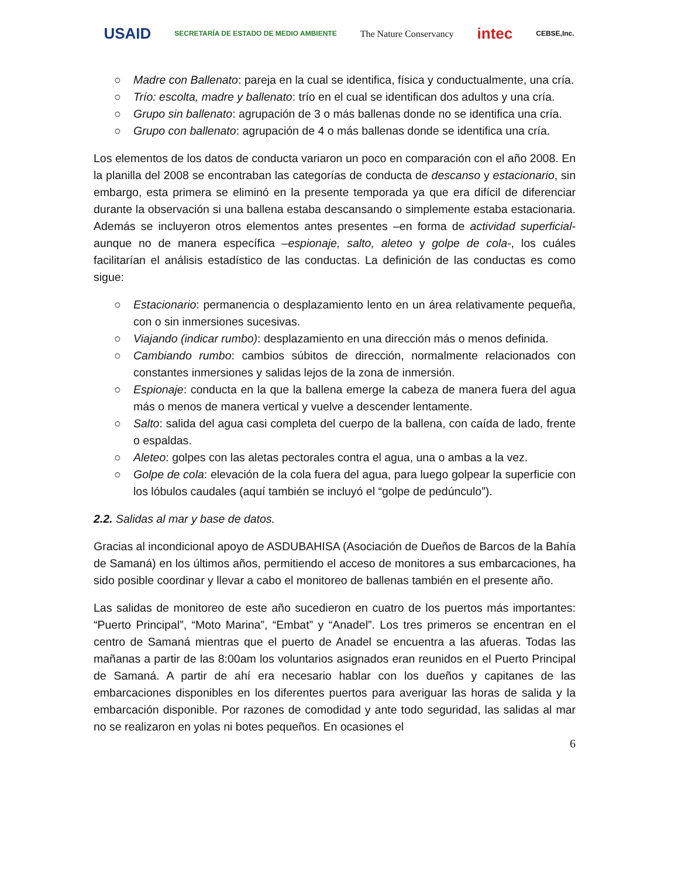USAID
SECRETARÍA DE ESTADO DE MEDIO AMBIENTE
The Nature Conservancy
intec
CEBSE,Inc.
○ Madre con Ballenato: pareja en la cual se identifica, física y conductualmente, una cría.
○ Trío: escolta, madre y ballenato: trío en el cual se identifican dos adultos y una cría.
○ Grupo sin ballenato: agrupación de 3 o más ballenas donde no se identifica una cría.
○ Grupo con ballenato: agrupación de 4 o más ballenas donde se identifica una cría.
Los elementos de los datos de conducta variaron un poco en comparación con el año 2008. En la planilla del 2008 se encontraban las categorías de conducta de descanso y estacionario, sin embargo, esta primera se eliminó en la presente temporada ya que era difícil de diferenciar durante la observación si una ballena estaba descansando o simplemente estaba estacionaria. Además se incluyeron otros elementos antes presentes –en forma de actividad superficial- aunque no de manera específica –espionaje, salto, aleteo y golpe de cola-, los cuáles facilitarían el análisis estadístico de las conductas. La definición de las conductas es como sigue:
○ Estacionario: permanencia o desplazamiento lento en un área relativamente pequeña, con o sin inmersiones sucesivas.
○ Viajando (indicar rumbo): desplazamiento en una dirección más o menos definida.
○ Cambiando rumbo: cambios súbitos de dirección, normalmente relacionados con constantes inmersiones y salidas lejos de la zona de inmersión.
○ Espionaje: conducta en la que la ballena emerge la cabeza de manera fuera del agua más o menos de manera vertical y vuelve a descender lentamente.
○ Salto: salida del agua casi completa del cuerpo de la ballena, con caída de lado, frente o espaldas.
○ Aleteo: golpes con las aletas pectorales contra el agua, una o ambas a la vez.
○ Golpe de cola: elevación de la cola fuera del agua, para luego golpear la superficie con los lóbulos caudales (aquí también se incluyó el “golpe de pedúnculo”).
2.2. Salidas al mar y base de datos.
Gracias al incondicional apoyo de ASDUBAHISA (Asociación de Dueños de Barcos de la Bahía de Samaná) en los últimos años, permitiendo el acceso de monitores a sus embarcaciones, ha sido posible coordinar y llevar a cabo el monitoreo de ballenas también en el presente año.
Las salidas de monitoreo de este año sucedieron en cuatro de los puertos más importantes: “Puerto Principal”, “Moto Marina”, “Embat” y “Anadel”. Los tres primeros se encentran en el centro de Samaná mientras que el puerto de Anadel se encuentra a las afueras. Todas las mañanas a partir de las 8:00am los voluntarios asignados eran reunidos en el Puerto Principal de Samaná. A partir de ahí era necesario hablar con los dueños y capitanes de las embarcaciones disponibles en los diferentes puertos para averiguar las horas de salida y la embarcación disponible. Por razones de comodidad y ante todo seguridad, las salidas al mar no se realizaron en yolas ni botes pequeños. En ocasiones el
6